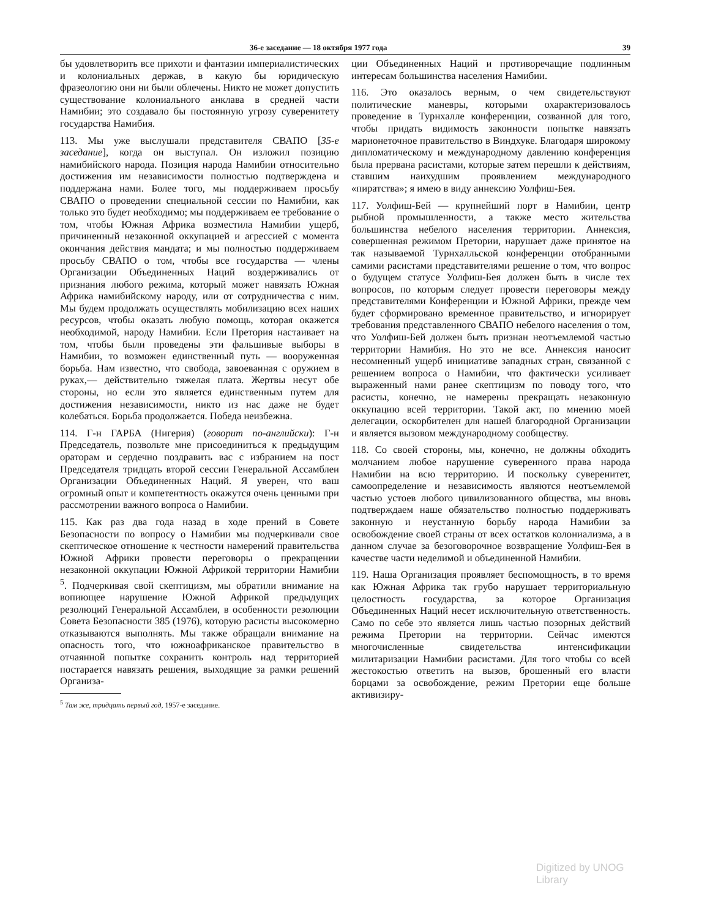36-е заседание — 18 октября 1977 года 39
бы удовлетворить все прихоти и фантазии империалистических и колониальных держав, в какую бы юридическую фразеологию они ни были облечены. Никто не может допустить существование колониального анклава в средней части Намибии; это создавало бы постоянную угрозу суверенитету государства Намибия.
113. Мы уже выслушали представителя СВАПО [35-е заседание], когда он выступал. Он изложил позицию намибийского народа. Позиция народа Намибии относительно достижения им независимости полностью подтверждена и поддержана нами. Более того, мы поддерживаем просьбу СВАПО о проведении специальной сессии по Намибии, как только это будет необходимо; мы поддерживаем ее требование о том, чтобы Южная Африка возместила Намибии ущерб, причиненный незаконной оккупацией и агрессией с момента окончания действия мандата; и мы полностью поддерживаем просьбу СВАПО о том, чтобы все государства — члены Организации Объединенных Наций воздерживались от признания любого режима, который может навязать Южная Африка намибийскому народу, или от сотрудничества с ним. Мы будем продолжать осуществлять мобилизацию всех наших ресурсов, чтобы оказать любую помощь, которая окажется необходимой, народу Намибии. Если Претория настаивает на том, чтобы были проведены эти фальшивые выборы в Намибии, то возможен единственный путь — вооруженная борьба. Нам известно, что свобода, завоеванная с оружием в руках,— действительно тяжелая плата. Жертвы несут обе стороны, но если это является единственным путем для достижения независимости, никто из нас даже не будет колебаться. Борьба продолжается. Победа неизбежна.
114. Г-н ГАРБА (Нигерия) (говорит по-английски): Г-н Председатель, позвольте мне присоединиться к предыдущим ораторам и сердечно поздравить вас с избранием на пост Председателя тридцать второй сессии Генеральной Ассамблеи Организации Объединенных Наций. Я уверен, что ваш огромный опыт и компетентность окажутся очень ценными при рассмотрении важного вопроса о Намибии.
115. Как раз два года назад в ходе прений в Совете Безопасности по вопросу о Намибии мы подчеркивали свое скептическое отношение к честности намерений правительства Южной Африки провести переговоры о прекращении незаконной оккупации Южной Африкой территории Намибии <sup>5</sup>. Подчеркивая свой скептицизм, мы обратили внимание на вопиющее нарушение Южной Африкой предыдущих резолюций Генеральной Ассамблеи, в особенности резолюции Совета Безопасности 385 (1976), которую расисты высокомерно отказываются выполнять. Мы также обращали внимание на опасность того, что южноафриканское правительство в отчаянной попытке сохранить контроль над территорией постарается навязать решения, выходящие за рамки решений Организа-
<sup>5</sup> Там же, тридцать первый год, 1957-е заседание.
ции Объединенных Наций и противоречащие подлинным интересам большинства населения Намибии.
116. Это оказалось верным, о чем свидетельствуют политические маневры, которыми охарактеризовалось проведение в Турнхалле конференции, созванной для того, чтобы придать видимость законности попытке навязать марионеточное правительство в Виндхуке. Благодаря широкому дипломатическому и международному давлению конференция была прервана расистами, которые затем перешли к действиям, ставшим наихудшим проявлением международного «пиратства»; я имею в виду аннексию Уолфиш-Бея.
117. Уолфиш-Бей — крупнейший порт в Намибии, центр рыбной промышленности, а также место жительства большинства небелого населения территории. Аннексия, совершенная режимом Претории, нарушает даже принятое на так называемой Турнхалльской конференции отобранными самими расистами представителями решение о том, что вопрос о будущем статусе Уолфиш-Бея должен быть в числе тех вопросов, по которым следует провести переговоры между представителями Конференции и Южной Африки, прежде чем будет сформировано временное правительство, и игнорирует требования представленного СВАПО небелого населения о том, что Уолфиш-Бей должен быть признан неотъемлемой частью территории Намибия. Но это не все. Аннексия наносит несомненный ущерб инициативе западных стран, связанной с решением вопроса о Намибии, что фактически усиливает выраженный нами ранее скептицизм по поводу того, что расисты, конечно, не намерены прекращать незаконную оккупацию всей территории. Такой акт, по мнению моей делегации, оскорбителен для нашей благородной Организации и является вызовом международному сообществу.
118. Со своей стороны, мы, конечно, не должны обходить молчанием любое нарушение суверенного права народа Намибии на всю территорию. И поскольку суверенитет, самоопределение и независимость являются неотъемлемой частью устоев любого цивилизованного общества, мы вновь подтверждаем наше обязательство полностью поддерживать законную и неустанную борьбу народа Намибии за освобождение своей страны от всех остатков колониализма, а в данном случае за безоговорочное возвращение Уолфиш-Бея в качестве части неделимой и объединенной Намибии.
119. Наша Организация проявляет беспомощность, в то время как Южная Африка так грубо нарушает территориальную целостность государства, за которое Организация Объединенных Наций несет исключительную ответственность. Само по себе это является лишь частью позорных действий режима Претории на территории. Сейчас имеются многочисленные свидетельства интенсификации милитаризации Намибии расистами. Для того чтобы со всей жестокостью ответить на вызов, брошенный его власти борцами за освобождение, режим Претории еще больше активизиру-
Digitized by UNOG Library